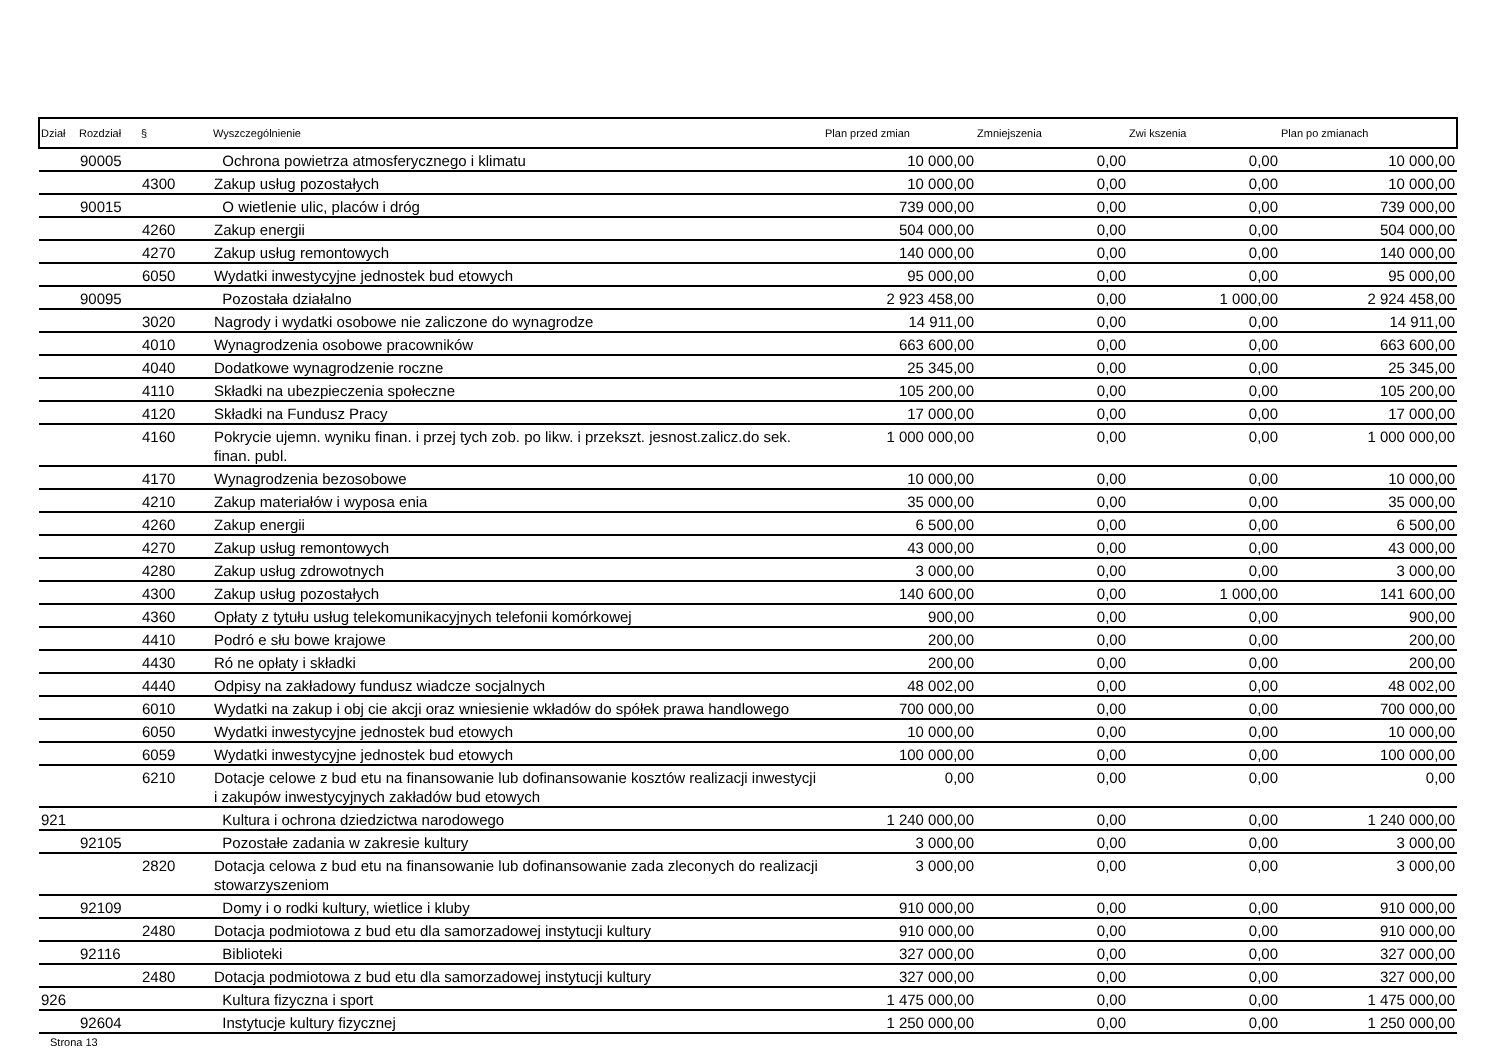| Dział | Rozdział | § | Wyszczególnienie | Plan przed zmian | Zmniejszenia | Zwi kszenia | Plan po zmianach |
| --- | --- | --- | --- | --- | --- | --- | --- |
| | 90005 | | Ochrona powietrza atmosferycznego i klimatu | 10 000,00 | 0,00 | 0,00 | 10 000,00 |
| | | 4300 | Zakup usług pozostałych | 10 000,00 | 0,00 | 0,00 | 10 000,00 |
| | 90015 | | O wietlenie ulic, placów i dróg | 739 000,00 | 0,00 | 0,00 | 739 000,00 |
| | | 4260 | Zakup energii | 504 000,00 | 0,00 | 0,00 | 504 000,00 |
| | | 4270 | Zakup usług remontowych | 140 000,00 | 0,00 | 0,00 | 140 000,00 |
| | | 6050 | Wydatki inwestycyjne jednostek bud etowych | 95 000,00 | 0,00 | 0,00 | 95 000,00 |
| | 90095 | | Pozostała działalno | 2 923 458,00 | 0,00 | 1 000,00 | 2 924 458,00 |
| | | 3020 | Nagrody i wydatki osobowe nie zaliczone do wynagrodze | 14 911,00 | 0,00 | 0,00 | 14 911,00 |
| | | 4010 | Wynagrodzenia osobowe pracowników | 663 600,00 | 0,00 | 0,00 | 663 600,00 |
| | | 4040 | Dodatkowe wynagrodzenie roczne | 25 345,00 | 0,00 | 0,00 | 25 345,00 |
| | | 4110 | Składki na ubezpieczenia społeczne | 105 200,00 | 0,00 | 0,00 | 105 200,00 |
| | | 4120 | Składki na Fundusz Pracy | 17 000,00 | 0,00 | 0,00 | 17 000,00 |
| | | 4160 | Pokrycie ujemn. wyniku finan. i przej tych zob. po likw. i przekszt. jesnost.zalicz.do sek. finan. publ. | 1 000 000,00 | 0,00 | 0,00 | 1 000 000,00 |
| | | 4170 | Wynagrodzenia bezosobowe | 10 000,00 | 0,00 | 0,00 | 10 000,00 |
| | | 4210 | Zakup materiałów i wyposa enia | 35 000,00 | 0,00 | 0,00 | 35 000,00 |
| | | 4260 | Zakup energii | 6 500,00 | 0,00 | 0,00 | 6 500,00 |
| | | 4270 | Zakup usług remontowych | 43 000,00 | 0,00 | 0,00 | 43 000,00 |
| | | 4280 | Zakup usług zdrowotnych | 3 000,00 | 0,00 | 0,00 | 3 000,00 |
| | | 4300 | Zakup usług pozostałych | 140 600,00 | 0,00 | 1 000,00 | 141 600,00 |
| | | 4360 | Opłaty z tytułu usług telekomunikacyjnych telefonii komórkowej | 900,00 | 0,00 | 0,00 | 900,00 |
| | | 4410 | Podró e słu bowe krajowe | 200,00 | 0,00 | 0,00 | 200,00 |
| | | 4430 | Ró ne opłaty i składki | 200,00 | 0,00 | 0,00 | 200,00 |
| | | 4440 | Odpisy na zakładowy fundusz wiadcze socjalnych | 48 002,00 | 0,00 | 0,00 | 48 002,00 |
| | | 6010 | Wydatki na zakup i obj cie akcji oraz wniesienie wkładów do spółek prawa handlowego | 700 000,00 | 0,00 | 0,00 | 700 000,00 |
| | | 6050 | Wydatki inwestycyjne jednostek bud etowych | 10 000,00 | 0,00 | 0,00 | 10 000,00 |
| | | 6059 | Wydatki inwestycyjne jednostek bud etowych | 100 000,00 | 0,00 | 0,00 | 100 000,00 |
| | | 6210 | Dotacje celowe z bud etu na finansowanie lub dofinansowanie kosztów realizacji inwestycji i zakupów inwestycyjnych zakładów bud etowych | 0,00 | 0,00 | 0,00 | 0,00 |
| 921 | | | Kultura i ochrona dziedzictwa narodowego | 1 240 000,00 | 0,00 | 0,00 | 1 240 000,00 |
| | 92105 | | Pozostałe zadania w zakresie kultury | 3 000,00 | 0,00 | 0,00 | 3 000,00 |
| | | 2820 | Dotacja celowa z bud etu na finansowanie lub dofinansowanie zada zleconych do realizacji stowarzyszeniom | 3 000,00 | 0,00 | 0,00 | 3 000,00 |
| | 92109 | | Domy i o rodki kultury, wietlice i kluby | 910 000,00 | 0,00 | 0,00 | 910 000,00 |
| | | 2480 | Dotacja podmiotowa z bud etu dla samorzadowej instytucji kultury | 910 000,00 | 0,00 | 0,00 | 910 000,00 |
| | 92116 | | Biblioteki | 327 000,00 | 0,00 | 0,00 | 327 000,00 |
| | | 2480 | Dotacja podmiotowa z bud etu dla samorzadowej instytucji kultury | 327 000,00 | 0,00 | 0,00 | 327 000,00 |
| 926 | | | Kultura fizyczna i sport | 1 475 000,00 | 0,00 | 0,00 | 1 475 000,00 |
| | 92604 | | Instytucje kultury fizycznej | 1 250 000,00 | 0,00 | 0,00 | 1 250 000,00 |
Strona 13